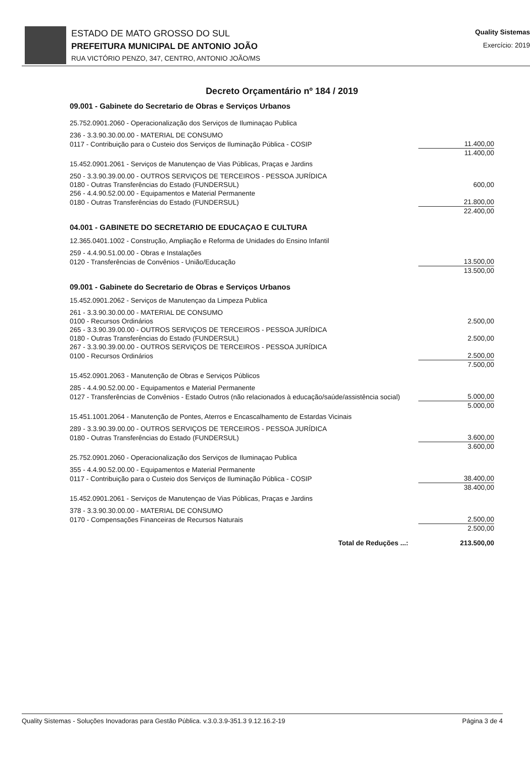ESTADO DE MATO GROSSO DO SUL
PREFEITURA MUNICIPAL DE ANTONIO JOÃO
RUA VICTÓRIO PENZO, 347, CENTRO, ANTONIO JOÃO/MS
Quality Sistemas
Exercício: 2019
Decreto Orçamentário nº 184 / 2019
09.001 - Gabinete do Secretario de Obras e Serviços Urbanos
| 25.752.0901.2060 - Operacionalização dos Serviços de Iluminaçao Publica | |
| 236 - 3.3.90.30.00.00 - MATERIAL DE CONSUMO | |
| 0117 - Contribuição para o Custeio dos Serviços de Iluminação Pública - COSIP | 11.400,00 |
| | 11.400,00 |
| 15.452.0901.2061 - Serviços de Manutençao de Vias Públicas, Praças e Jardins | |
| 250 - 3.3.90.39.00.00 - OUTROS SERVIÇOS DE TERCEIROS - PESSOA JURÍDICA | |
| 0180 - Outras Transferências do Estado (FUNDERSUL) | 600,00 |
| 256 - 4.4.90.52.00.00 - Equipamentos e Material Permanente | |
| 0180 - Outras Transferências do Estado (FUNDERSUL) | 21.800,00 |
| | 22.400,00 |
04.001 - GABINETE DO SECRETARIO DE EDUCAÇAO E CULTURA
| 12.365.0401.1002 - Construção, Ampliação e Reforma de Unidades do Ensino Infantil | |
| 259 - 4.4.90.51.00.00 - Obras e Instalações | |
| 0120 - Transferências de Convênios - União/Educação | 13.500,00 |
| | 13.500,00 |
09.001 - Gabinete do Secretario de Obras e Serviços Urbanos
| 15.452.0901.2062 - Serviços de Manutençao da Limpeza Publica | |
| 261 - 3.3.90.30.00.00 - MATERIAL DE CONSUMO | |
| 0100 - Recursos Ordinários | 2.500,00 |
| 265 - 3.3.90.39.00.00 - OUTROS SERVIÇOS DE TERCEIROS - PESSOA JURÍDICA | |
| 0180 - Outras Transferências do Estado (FUNDERSUL) | 2.500,00 |
| 267 - 3.3.90.39.00.00 - OUTROS SERVIÇOS DE TERCEIROS - PESSOA JURÍDICA | |
| 0100 - Recursos Ordinários | 2.500,00 |
| | 7.500,00 |
| 15.452.0901.2063 - Manutenção de Obras e Serviços Públicos | |
| 285 - 4.4.90.52.00.00 - Equipamentos e Material Permanente | |
| 0127 - Transferências de Convênios - Estado Outros (não relacionados à educação/saúde/assistência social) | 5.000,00 |
| | 5.000,00 |
| 15.451.1001.2064 - Manutenção de Pontes, Aterros e Encascalhamento de Estardas Vicinais | |
| 289 - 3.3.90.39.00.00 - OUTROS SERVIÇOS DE TERCEIROS - PESSOA JURÍDICA | |
| 0180 - Outras Transferências do Estado (FUNDERSUL) | 3.600,00 |
| | 3.600,00 |
| 25.752.0901.2060 - Operacionalização dos Serviços de Iluminaçao Publica | |
| 355 - 4.4.90.52.00.00 - Equipamentos e Material Permanente | |
| 0117 - Contribuição para o Custeio dos Serviços de Iluminação Pública - COSIP | 38.400,00 |
| | 38.400,00 |
| 15.452.0901.2061 - Serviços de Manutençao de Vias Públicas, Praças e Jardins | |
| 378 - 3.3.90.30.00.00 - MATERIAL DE CONSUMO | |
| 0170 - Compensações Financeiras de Recursos Naturais | 2.500,00 |
| | 2.500,00 |
| Total de Reduções ...: | 213.500,00 |
Quality Sistemas - Soluções Inovadoras para Gestão Pública. v.3.0.3.9-351.3 9.12.16.2-19 Página 3 de 4